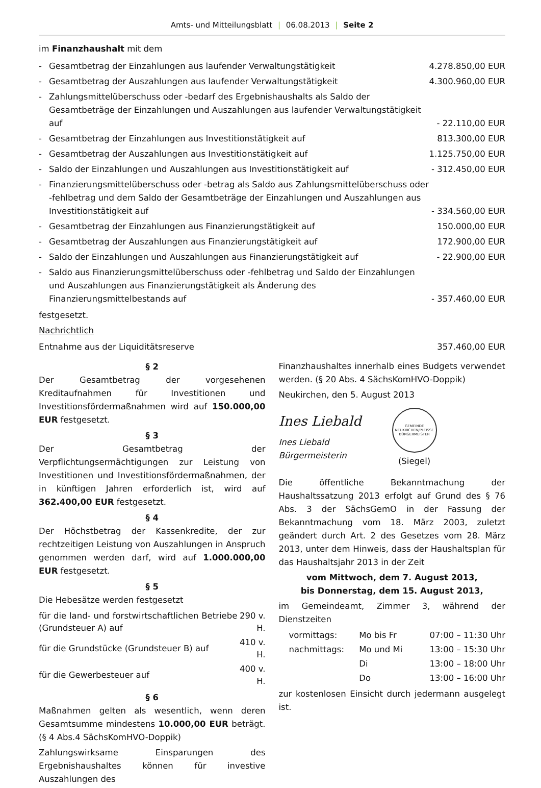Amts- und Mitteilungsblatt | 06.08.2013 | Seite 2
im Finanzhaushalt mit dem
| - | Gesamtbetrag der Einzahlungen aus laufender Verwaltungstätigkeit | 4.278.850,00 EUR |
| - | Gesamtbetrag der Auszahlungen aus laufender Verwaltungstätigkeit | 4.300.960,00 EUR |
| - | Zahlungsmittelüberschuss oder -bedarf des Ergebnishaushalts als Saldo der Gesamtbeträge der Einzahlungen und Auszahlungen aus laufender Verwaltungstätigkeit auf | - 22.110,00 EUR |
| - | Gesamtbetrag der Einzahlungen aus Investitionstätigkeit auf | 813.300,00 EUR |
| - | Gesamtbetrag der Auszahlungen aus Investitionstätigkeit auf | 1.125.750,00 EUR |
| - | Saldo der Einzahlungen und Auszahlungen aus Investitionstätigkeit auf | - 312.450,00 EUR |
| - | Finanzierungsmittelüberschuss oder -betrag als Saldo aus Zahlungsmittelüberschuss oder -fehlbetrag und dem Saldo der Gesamtbeträge der Einzahlungen und Auszahlungen aus Investitionstätigkeit auf | - 334.560,00 EUR |
| - | Gesamtbetrag der Einzahlungen aus Finanzierungstätigkeit auf | 150.000,00 EUR |
| - | Gesamtbetrag der Auszahlungen aus Finanzierungstätigkeit auf | 172.900,00 EUR |
| - | Saldo der Einzahlungen und Auszahlungen aus Finanzierungstätigkeit auf | - 22.900,00 EUR |
| - | Saldo aus Finanzierungsmittelüberschuss oder -fehlbetrag und Saldo der Einzahlungen und Auszahlungen aus Finanzierungstätigkeit als Änderung des Finanzierungsmittelbestands auf | - 357.460,00 EUR |
festgesetzt.
Nachrichtlich
| Entnahme aus der Liquiditätsreserve | 357.460,00 EUR |
§ 2
Der Gesamtbetrag der vorgesehenen Kreditaufnahmen für Investitionen und Investitionsfördermaßnahmen wird auf 150.000,00 EUR festgesetzt.
§ 3
Der Gesamtbetrag der Verpflichtungsermächtigungen zur Leistung von Investitionen und Investitionsfördermaßnahmen, der in künftigen Jahren erforderlich ist, wird auf 362.400,00 EUR festgesetzt.
§ 4
Der Höchstbetrag der Kassenkredite, der zur rechtzeitigen Leistung von Auszahlungen in Anspruch genommen werden darf, wird auf 1.000.000,00 EUR festgesetzt.
§ 5
Die Hebesätze werden festgesetzt
| für die land- und forstwirtschaftlichen Betriebe (Grundsteuer A) auf | 290 v. H. |
| für die Grundstücke (Grundsteuer B) auf | 410 v. H. |
| für die Gewerbesteuer auf | 400 v. H. |
§ 6
Maßnahmen gelten als wesentlich, wenn deren Gesamtsumme mindestens 10.000,00 EUR beträgt. (§ 4 Abs.4 SächsKomHVO-Doppik)
Zahlungswirksame Einsparungen des Ergebnishaushaltes können für investive Auszahlungen des
Finanzhaushaltes innerhalb eines Budgets verwendet werden. (§ 20 Abs. 4 SächsKomHVO-Doppik)
Neukirchen, den 5. August 2013
Ines Liebald
Ines Liebald
Bürgermeisterin
GEMEINDE NEUKIRCHEN/PLEISSE
BÜRGERMEISTER
(Siegel)
Die öffentliche Bekanntmachung der Haushaltssatzung 2013 erfolgt auf Grund des § 76 Abs. 3 der SächsGemO in der Fassung der Bekanntmachung vom 18. März 2003, zuletzt geändert durch Art. 2 des Gesetzes vom 28. März 2013, unter dem Hinweis, dass der Haushaltsplan für das Haushaltsjahr 2013 in der Zeit
vom Mittwoch, dem 7. August 2013,
bis Donnerstag, dem 15. August 2013,
im Gemeindeamt, Zimmer 3, während der Dienstzeiten
| vormittags: | Mo bis Fr | 07:00 – 11:30 Uhr |
| nachmittags: | Mo und Mi | 13:00 – 15:30 Uhr |
| | Di | 13:00 – 18:00 Uhr |
| | Do | 13:00 – 16:00 Uhr |
zur kostenlosen Einsicht durch jedermann ausgelegt ist.